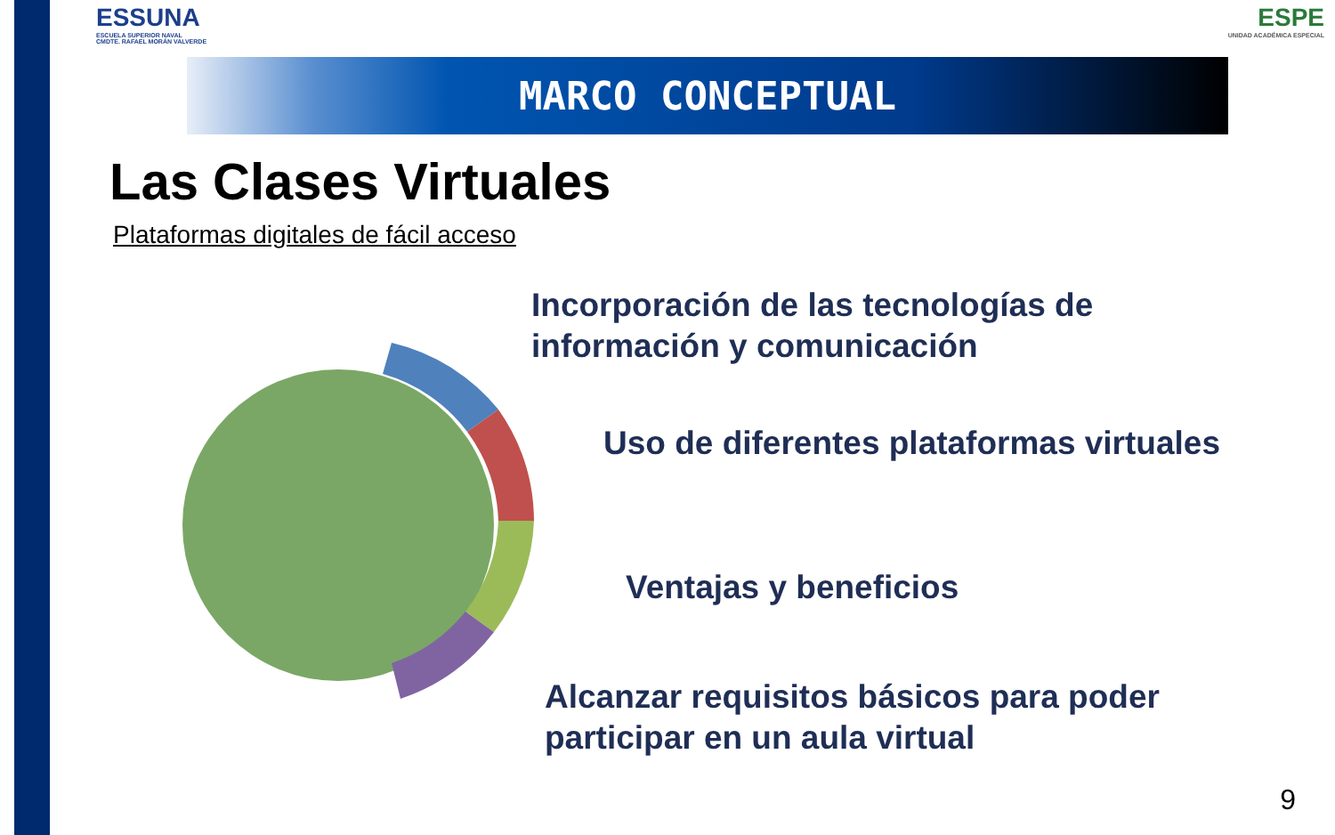ESSUNA
ESCUELA SUPERIOR NAVAL
CMDTE. RAFAEL MORÁN VALVERDE
ESPE
UNIDAD ACADÉMICA ESPECIAL
MARCO CONCEPTUAL
Las Clases Virtuales
Plataformas digitales de fácil acceso
Incorporación de las tecnologías de
información y comunicación
Uso de diferentes plataformas virtuales
Ventajas y beneficios
Alcanzar requisitos básicos para poder
participar en un aula virtual
9